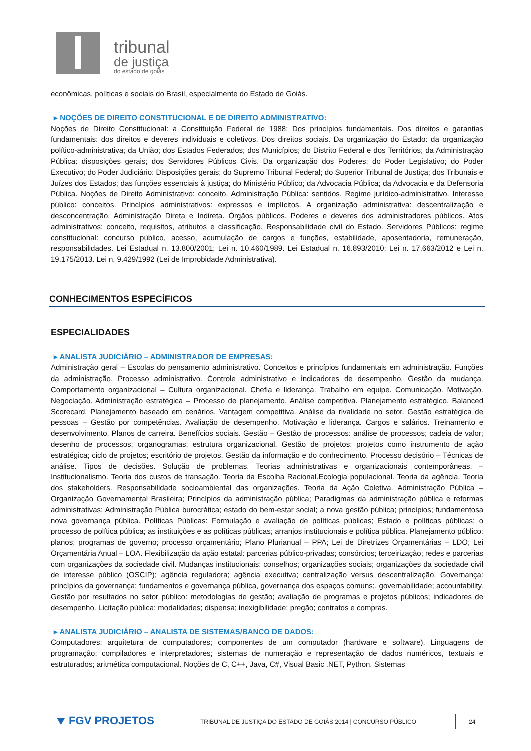tribunal
de justiça
do estado de goiás
econômicas, políticas e sociais do Brasil, especialmente do Estado de Goiás.
▸ NOÇÕES DE DIREITO CONSTITUCIONAL E DE DIREITO ADMINISTRATIVO:
Noções de Direito Constitucional: a Constituição Federal de 1988: Dos princípios fundamentais. Dos direitos e garantias fundamentais: dos direitos e deveres individuais e coletivos. Dos direitos sociais. Da organização do Estado: da organização político-administrativa; da União; dos Estados Federados; dos Municípios; do Distrito Federal e dos Territórios; da Administração Pública: disposições gerais; dos Servidores Públicos Civis. Da organização dos Poderes: do Poder Legislativo; do Poder Executivo; do Poder Judiciário: Disposições gerais; do Supremo Tribunal Federal; do Superior Tribunal de Justiça; dos Tribunais e Juízes dos Estados; das funções essenciais à justiça; do Ministério Público; da Advocacia Pública; da Advocacia e da Defensoria Pública. Noções de Direito Administrativo: conceito. Administração Pública: sentidos. Regime jurídico-administrativo. Interesse público: conceitos. Princípios administrativos: expressos e implícitos. A organização administrativa: descentralização e desconcentração. Administração Direta e Indireta. Órgãos públicos. Poderes e deveres dos administradores públicos. Atos administrativos: conceito, requisitos, atributos e classificação. Responsabilidade civil do Estado. Servidores Públicos: regime constitucional: concurso público, acesso, acumulação de cargos e funções, estabilidade, aposentadoria, remuneração, responsabilidades. Lei Estadual n. 13.800/2001; Lei n. 10.460/1989. Lei Estadual n. 16.893/2010; Lei n. 17.663/2012 e Lei n. 19.175/2013. Lei n. 9.429/1992 (Lei de Improbidade Administrativa).
CONHECIMENTOS ESPECÍFICOS
ESPECIALIDADES
▸ ANALISTA JUDICIÁRIO – ADMINISTRADOR DE EMPRESAS:
Administração geral – Escolas do pensamento administrativo. Conceitos e princípios fundamentais em administração. Funções da administração. Processo administrativo. Controle administrativo e indicadores de desempenho. Gestão da mudança. Comportamento organizacional – Cultura organizacional. Chefia e liderança. Trabalho em equipe. Comunicação. Motivação. Negociação. Administração estratégica – Processo de planejamento. Análise competitiva. Planejamento estratégico. Balanced Scorecard. Planejamento baseado em cenários. Vantagem competitiva. Análise da rivalidade no setor. Gestão estratégica de pessoas – Gestão por competências. Avaliação de desempenho. Motivação e liderança. Cargos e salários. Treinamento e desenvolvimento. Planos de carreira. Benefícios sociais. Gestão – Gestão de processos: análise de processos; cadeia de valor; desenho de processos; organogramas; estrutura organizacional. Gestão de projetos: projetos como instrumento de ação estratégica; ciclo de projetos; escritório de projetos. Gestão da informação e do conhecimento. Processo decisório – Técnicas de análise. Tipos de decisões. Solução de problemas. Teorias administrativas e organizacionais contemporâneas. – Institucionalismo. Teoria dos custos de transação. Teoria da Escolha Racional.Ecologia populacional. Teoria da agência. Teoria dos stakeholders. Responsabilidade socioambiental das organizações. Teoria da Ação Coletiva. Administração Pública – Organização Governamental Brasileira; Princípios da administração pública; Paradigmas da administração pública e reformas administrativas: Administração Pública burocrática; estado do bem-estar social; a nova gestão pública; princípios; fundamentosa nova governança pública. Políticas Públicas: Formulação e avaliação de políticas públicas; Estado e políticas públicas; o processo de política pública; as instituições e as políticas públicas; arranjos institucionais e política pública. Planejamento público: planos; programas de governo; processo orçamentário; Plano Plurianual – PPA; Lei de Diretrizes Orçamentárias – LDO; Lei Orçamentária Anual – LOA. Flexibilização da ação estatal: parcerias público-privadas; consórcios; terceirização; redes e parcerias com organizações da sociedade civil. Mudanças institucionais: conselhos; organizações sociais; organizações da sociedade civil de interesse público (OSCIP); agência reguladora; agência executiva; centralização versus descentralização. Governança: princípios da governança; fundamentos e governança pública, governança dos espaços comuns;. governabilidade; accountability. Gestão por resultados no setor público: metodologias de gestão; avaliação de programas e projetos públicos; indicadores de desempenho. Licitação pública: modalidades; dispensa; inexigibilidade; pregão; contratos e compras.
▸ ANALISTA JUDICIÁRIO – ANALISTA DE SISTEMAS/BANCO DE DADOS:
Computadores: arquitetura de computadores; componentes de um computador (hardware e software). Linguagens de programação; compiladores e interpretadores; sistemas de numeração e representação de dados numéricos, textuais e estruturados; aritmética computacional. Noções de C, C++, Java, C#, Visual Basic .NET, Python. Sistemas
⯆ FGV PROJETOS
TRIBUNAL DE JUSTIÇA DO ESTADO DE GOIÁS 2014 | CONCURSO PÚBLICO 24